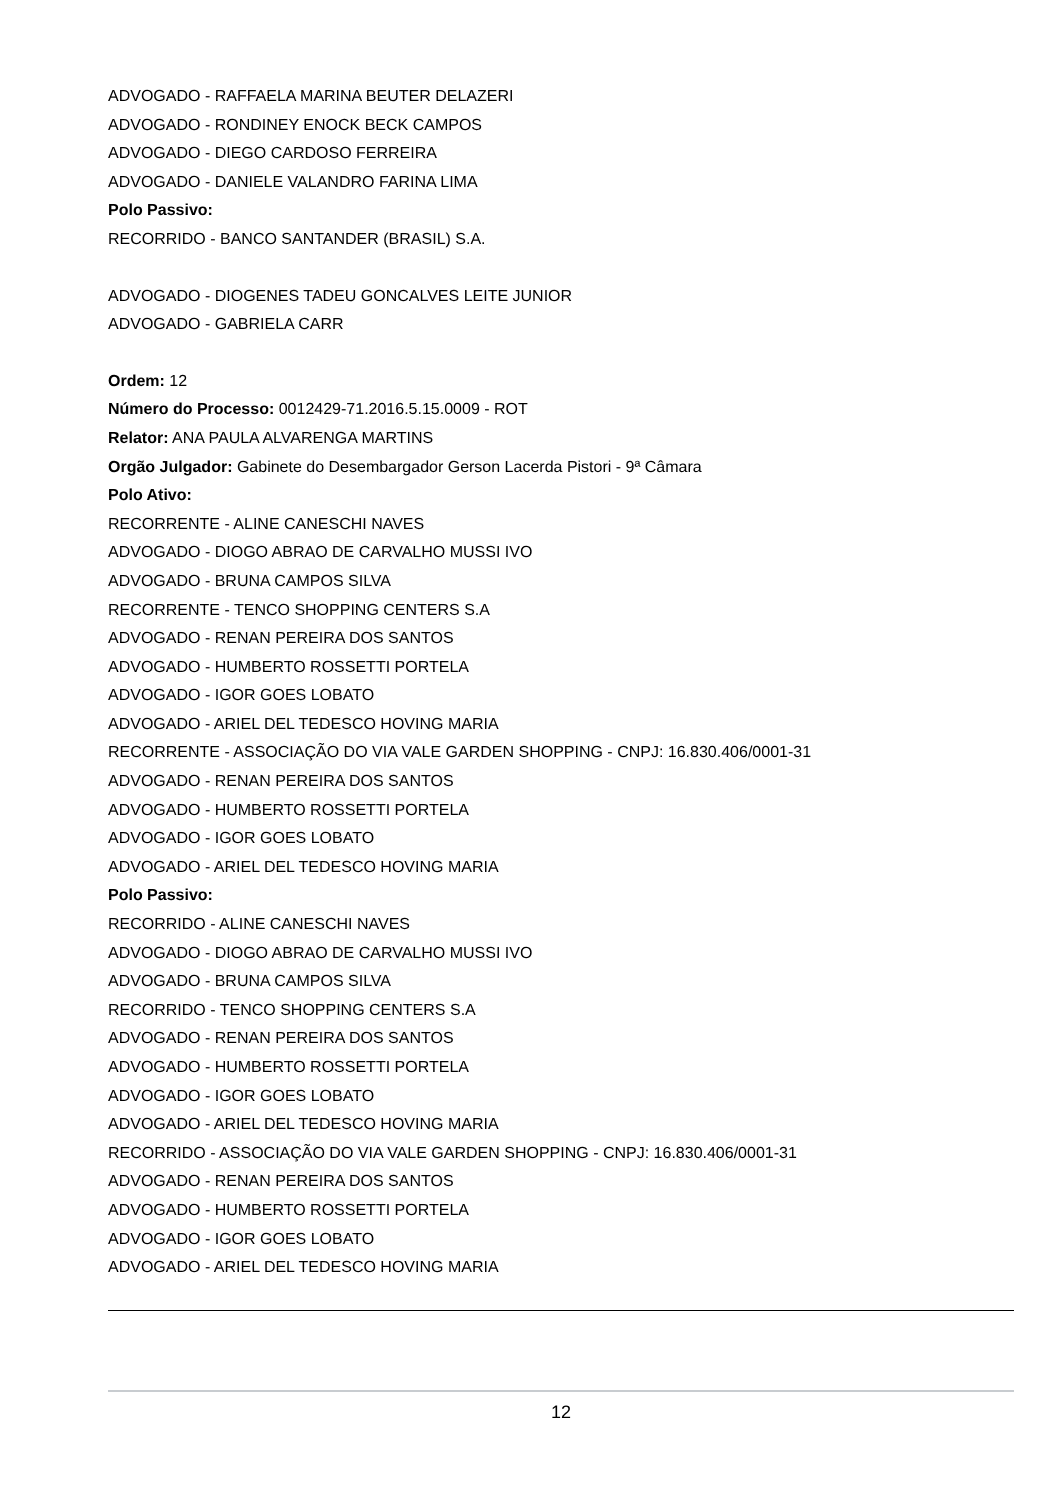ADVOGADO - RAFFAELA MARINA BEUTER DELAZERI
ADVOGADO - RONDINEY ENOCK BECK CAMPOS
ADVOGADO - DIEGO CARDOSO FERREIRA
ADVOGADO - DANIELE VALANDRO FARINA LIMA
Polo Passivo:
RECORRIDO - BANCO SANTANDER (BRASIL) S.A.
ADVOGADO - DIOGENES TADEU GONCALVES LEITE JUNIOR
ADVOGADO - GABRIELA CARR
Ordem: 12
Número do Processo: 0012429-71.2016.5.15.0009 - ROT
Relator: ANA PAULA ALVARENGA MARTINS
Orgão Julgador: Gabinete do Desembargador Gerson Lacerda Pistori - 9ª Câmara
Polo Ativo:
RECORRENTE - ALINE CANESCHI NAVES
ADVOGADO - DIOGO ABRAO DE CARVALHO MUSSI IVO
ADVOGADO - BRUNA CAMPOS SILVA
RECORRENTE - TENCO SHOPPING CENTERS S.A
ADVOGADO - RENAN PEREIRA DOS SANTOS
ADVOGADO - HUMBERTO ROSSETTI PORTELA
ADVOGADO - IGOR GOES LOBATO
ADVOGADO - ARIEL DEL TEDESCO HOVING MARIA
RECORRENTE - ASSOCIAÇÃO DO VIA VALE GARDEN SHOPPING - CNPJ: 16.830.406/0001-31
ADVOGADO - RENAN PEREIRA DOS SANTOS
ADVOGADO - HUMBERTO ROSSETTI PORTELA
ADVOGADO - IGOR GOES LOBATO
ADVOGADO - ARIEL DEL TEDESCO HOVING MARIA
Polo Passivo:
RECORRIDO - ALINE CANESCHI NAVES
ADVOGADO - DIOGO ABRAO DE CARVALHO MUSSI IVO
ADVOGADO - BRUNA CAMPOS SILVA
RECORRIDO - TENCO SHOPPING CENTERS S.A
ADVOGADO - RENAN PEREIRA DOS SANTOS
ADVOGADO - HUMBERTO ROSSETTI PORTELA
ADVOGADO - IGOR GOES LOBATO
ADVOGADO - ARIEL DEL TEDESCO HOVING MARIA
RECORRIDO - ASSOCIAÇÃO DO VIA VALE GARDEN SHOPPING - CNPJ: 16.830.406/0001-31
ADVOGADO - RENAN PEREIRA DOS SANTOS
ADVOGADO - HUMBERTO ROSSETTI PORTELA
ADVOGADO - IGOR GOES LOBATO
ADVOGADO - ARIEL DEL TEDESCO HOVING MARIA
12